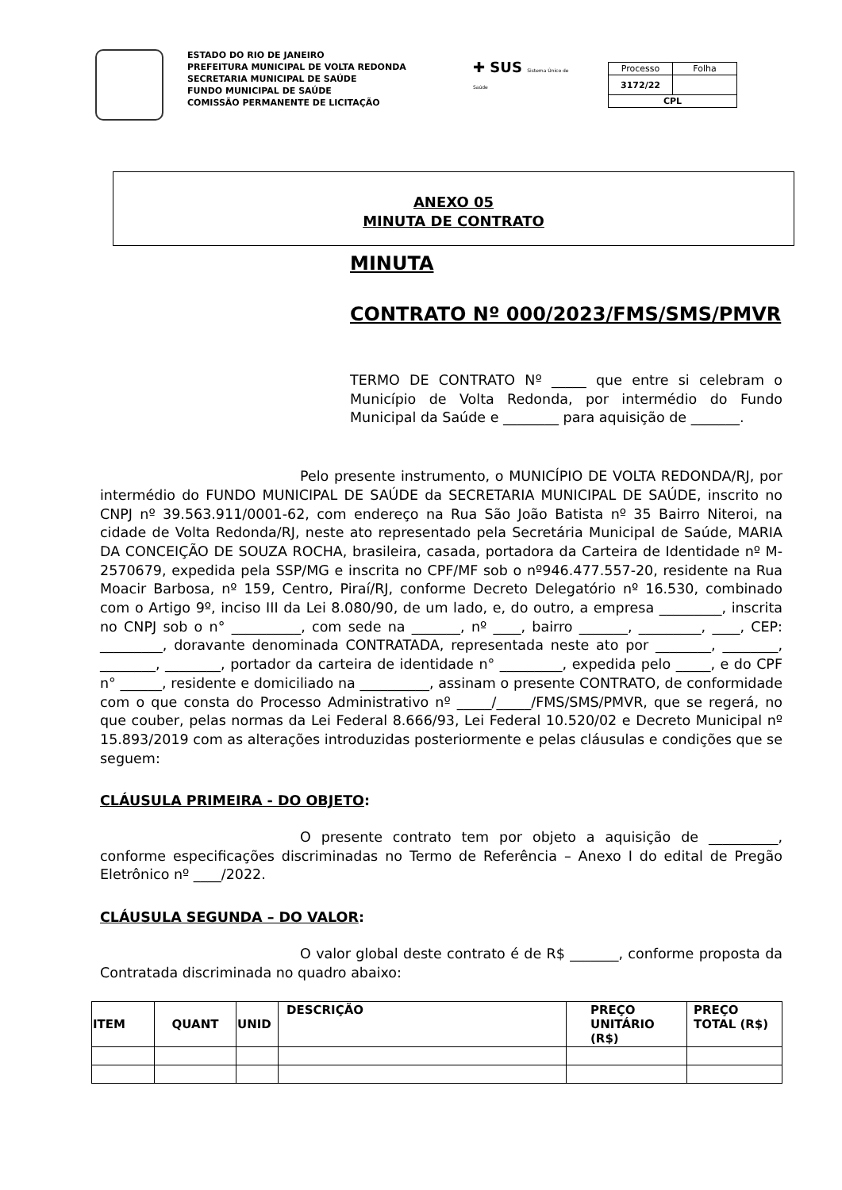ESTADO DO RIO DE JANEIRO
PREFEITURA MUNICIPAL DE VOLTA REDONDA
SECRETARIA MUNICIPAL DE SAÚDE
FUNDO MUNICIPAL DE SAÚDE
COMISSÃO PERMANENTE DE LICITAÇÃO
✚ SUS Sistema Único de Saúde
| Processo | Folha |
| 3172/22 | |
| CPL | |
ANEXO 05
MINUTA DE CONTRATO
MINUTA
CONTRATO Nº 000/2023/FMS/SMS/PMVR
TERMO DE CONTRATO Nº _____ que entre si celebram o Município de Volta Redonda, por intermédio do Fundo Municipal da Saúde e ________ para aquisição de _______.
Pelo presente instrumento, o MUNICÍPIO DE VOLTA REDONDA/RJ, por intermédio do FUNDO MUNICIPAL DE SAÚDE da SECRETARIA MUNICIPAL DE SAÚDE, inscrito no CNPJ nº 39.563.911/0001-62, com endereço na Rua São João Batista nº 35 Bairro Niteroi, na cidade de Volta Redonda/RJ, neste ato representado pela Secretária Municipal de Saúde, MARIA DA CONCEIÇÃO DE SOUZA ROCHA, brasileira, casada, portadora da Carteira de Identidade nº M-2570679, expedida pela SSP/MG e inscrita no CPF/MF sob o nº946.477.557-20, residente na Rua Moacir Barbosa, nº 159, Centro, Piraí/RJ, conforme Decreto Delegatório nº 16.530, combinado com o Artigo 9º, inciso III da Lei 8.080/90, de um lado, e, do outro, a empresa _________, inscrita no CNPJ sob o n° __________, com sede na _______, nº ____, bairro _______, _________, ____, CEP: _________, doravante denominada CONTRATADA, representada neste ato por ________, ________, ________, ________, portador da carteira de identidade n° _________, expedida pelo _____, e do CPF n° ______, residente e domiciliado na __________, assinam o presente CONTRATO, de conformidade com o que consta do Processo Administrativo nº _____/_____/FMS/SMS/PMVR, que se regerá, no que couber, pelas normas da Lei Federal 8.666/93, Lei Federal 10.520/02 e Decreto Municipal nº 15.893/2019 com as alterações introduzidas posteriormente e pelas cláusulas e condições que se seguem:
CLÁUSULA PRIMEIRA - DO OBJETO:
O presente contrato tem por objeto a aquisição de __________, conforme especificações discriminadas no Termo de Referência – Anexo I do edital de Pregão Eletrônico nº ____/2022.
CLÁUSULA SEGUNDA – DO VALOR:
O valor global deste contrato é de R$ _______, conforme proposta da Contratada discriminada no quadro abaixo:
| ITEM | QUANT | UNID | DESCRIÇÃO | PREÇO UNITÁRIO (R$) | PREÇO TOTAL (R$) |
| --- | --- | --- | --- | --- | --- |